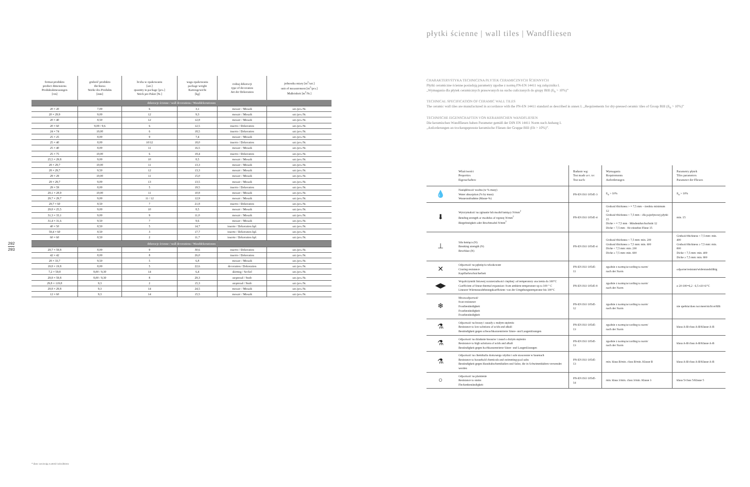292
293
| format produktu product dimensions Produktabmessungen [cm] | grubość produktu thickness Stärke des Produkts [mm] | liczba w opakowaniu [szt.] quantity in package [pcs.] Stück pro Paket [St.] | waga opakowania package weight Kartongewicht [kg] | rodzaj dekoracji type of decoration Art der Dekoration | jednostka miary [m<sup>2</sup>/szt.] unit of measurement [m<sup>2</sup>/pcs.] Maßeinheit [m<sup>2</sup>/St.] |
| --- | --- | --- | --- | --- | --- |
| dekoracje ścienne / wall decorations / Wanddekorationen | | | | | |
| 20 × 20 | 7,00 | 6 | 3,1 | mosaic / Mosaik | szt./pcs./St. |
| 20 × 29,9 | 9,00 | 12 | 9,3 | mosaic / Mosaik | szt./pcs./St. |
| 20 × 40 | 8,50 | 12 | 12,8 | mosaic / Mosaik | szt./pcs./St. |
| 20 × 60 | 9,00 / 9,6 | 6 | 12,5 | inserto / Dekoration | szt./pcs./St. |
| 24 × 74 | 10,00 | 6 | 18,5 | inserto / Dekoration | szt./pcs./St. |
| 25 × 25 | 8,00 | 9 | 7,4 | mosaic / Mosaik | szt./pcs./St. |
| 25 × 40 | 8,00 | 10/12 | 18,0 | inserto / Dekoration | szt./pcs./St. |
| 25 × 40 | 8,00 | 11 | 16,5 | mosaic / Mosaik | szt./pcs./St. |
| 25 × 75 | 10,00 | 6 | 19,4 | inserto / Dekoration | szt./pcs./St. |
| 25,5 × 29,8 | 9,00 | 10 | 8,5 | mosaic / Mosaik | szt./pcs./St. |
| 28 × 29,7 | 10,00 | 11 | 13,3 | mosaic / Mosaik | szt./pcs./St. |
| 28 × 29,7 | 9,50 | 12 | 13,3 | mosaic / Mosaik | szt./pcs./St. |
| 29 × 29 | 10,00 | 11 | 15,0 | mosaic / Mosaik | szt./pcs./St. |
| 29 × 29,7 | 9,00 | 13 | 13,5 | mosaic / Mosaik | szt./pcs./St. |
| 29 × 59 | 8,00 | 5 | 19,5 | inserto / Dekoration | szt./pcs./St. |
| 29,1 × 28,9 | 10,00 | 11 | 10,8 | mosaic / Mosaik | szt./pcs./St. |
| 29,7 × 29,7 | 9,00 | 11 / 12 | 12,9 | mosaic / Mosaik | szt./pcs./St. |
| 29,7 × 60 | 8,50 | 7 | 21,8 | inserto / Dekoration | szt./pcs./St. |
| 29,8 × 25,5 | 9,00 | 10 | 8,5 | mosaic / Mosaik | szt./pcs./St. |
| 31,3 × 33,1 | 9,00 | 9 | 11,0 | mosaic / Mosaik | szt./pcs./St. |
| 31,4 × 31,6 | 9,50 | 7 | 9,6 | mosaic / Mosaik | szt./pcs./St. |
| 40 × 50 | 8,50 | 5 | 14,7 | inserto / Dekoration kpl. | szt./pcs./St. |
| 59,4 × 60 | 8,50 | 3 | 17,7 | inserto / Dekoration kpl. | szt./pcs./St. |
| 60 × 60 | 8,50 | 2 | 11,7 | inserto / Dekoration kpl. | szt./pcs./St. |
| dekoracje ścienne / wall decorations / Wanddekorationen | | | | | |
| 29,7 × 59,8 | 8,00 | 9 | 30,6 | inserto / Dekoration | szt./pcs./St. |
| 42 × 42 | 8,00 | 8 | 26,0 | inserto / Dekoration | szt./pcs./St. |
| 28 × 33,7 | 9,50 | 5 | 6,8 | mosaic / Mosaik | szt./pcs./St. |
| 19,8 × 19,8 | 8,00 | 5 | 22,6 | decoration / Dekoration | szt./pcs./St. |
| 7,2 × 59,8 | 8,00 / 9,30 | 14 | 6,4 | skirting / Sockel | szt./pcs./St. |
| 29,8 × 59,8 | 8,00 / 9,30 | 8 | 29,3 | steptread / Stufe | szt./pcs./St. |
| 29,8 × 119,8 | 9,3 | 2 | 15,3 | steptread / Stufe | szt./pcs./St. |
| 29,8 × 29,8 | 9,3 | 14 | 24,5 | mosaic / Mosaik | szt./pcs./St. |
| 12 × 60 | 9,3 | 14 | 15,5 | mosaic / Mosaik | szt./pcs./St. |
płytki ścienne | wall tiles | Wandfliesen
CHARAKTERYSTYKA TECHNICZNA PŁYTEK CERAMICZNYCH ŚCIENNYCH
Płytki ceramiczne ścienne posiadają parametry zgodne z normą PN-EN 14411 wg załącznika L
„Wymagania dla płytek ceramicznych prasowanych na sucho zaliczanych do grupy BIII (E<sub>b</sub> > 10%)”
TECHNICAL SPECIFICATION OF CERAMIC WALL TILES
The ceramic wall tiles are manufactured in accordance with the PN-EN 14411 standard as described in annex L „Requirements for dry-pressed ceramic tiles of Group BIII (E<sub>b</sub> > 10%)”
TECHNISCHE EIGENSCHAFTEN VON KERAMISCHEN WANDFLIESEN
Die keramischen Wandfliesen haben Parameter gemäß der DIN EN 14411 Norm nach Anhang L
„Anforderungen an trockengepresste keramische Fliesen der Gruppe BIII (Eb > 10%)”.
| | Właściwości Properties Eigenschaften: | Badanie wg: Test made acc. to: Test nach: | Wymagania Requirements Anforderungen | Parametry płytek Tiles parameters Parameter der Fliesen |
| --- | --- | --- | --- | --- |
| 💧 | Nasiąkliwość wodna (w % masy) Water absorption (% by mass) Wasseraufnahme (Masse-%) | PN-EN ISO 10545-3 | E<sub>b</sub> > 10% | E<sub>b</sub> > 10% |
| ⬇ | Wytrzymałość na zginanie lub moduł łamiący N/mm<sup>2</sup> Bending strength or modulus of rupturę N/mm<sup>2</sup> Biegefestigkeit oder Bruchmodul N/mm<sup>2</sup> | PN-EN ISO 10545-4 | Grubość/thickness > = 7,5 mm – średnio minimum 12 Grubość/thickness < 7,5 mm – dla pojedynczej płytki 15 Dicke > = 7,5 mm - Mindestdurchschnitt 12 Dicke < 7,5 mm - für einzelne Fliese 15 | min. 15 |
| ⊥ | Siła łamiąca (N) Breaking strength (N) Bruchlast (N) | PN-EN ISO 10545-4 | Grubość/thickness < 7,5 mm: min. 200 Grubość/thickness ≥ 7,5 mm: min. 600 Dicke < 7,5 mm: min. 200 Dicke ≥ 7,5 mm: min. 600 | Grubość/thickness < 7,5 mm: min. 400 Grubość/thickness ≥ 7,5 mm: min. 800 Dicke < 7,5 mm: min. 400 Dicke ≥ 7,5 mm: min. 800 |
| ✕ | Odporność na pęknięcia włoskowate Crazing resistance Kapillarbruchsicherheit | PN-EN ISO 10545-11 | zgodnie z normą/according to norm/ nach der Norm | odporne/resistant/widerstandsfähig |
| ◀▶ | Współczynnik liniowej rozszerzalności cieplnej: od temperatury otoczenia do 100°C Coefficient of linear thermal expansion: from ambient temperature up to 100 ° C Linearer Wärmeausdehnungskoeffizient: von der Umgebungstemperatur bis 100°C | PN-EN ISO 10545-8 | zgodnie z normą/according to norm/ nach der Norm | α 20-100=6,2 - 6,5 x10-6/°C |
| ❄ | Mrozoodporność frost resistance Frostbeständigkeit Frostbeständigkeit Frostbeständigkeit | PN-EN ISO 10545-12 | zgodnie z normą/according to norm/ nach der Norm | nie spełnia/does not meet/nicht erfüllt |
| ⚗ | Odporność na kwasy i zasady o małym stężeniu Resistance to low solutions of acids and alkali Beständigkeit gegen schwachkonzentrierte Säure- und Laugenlösungen | PN-EN ISO 10545-13 | zgodnie z normą/according to norm/ nach der Norm | klasa A-B/class A-B/Klasse A-B |
| ⚗ | Odporność na działanie kwasów i zasad o dużym stężeniu Resistance to high solutions of acids and alkali Beständigkeit gegen hochkonzentrierte Säure- und Laugenlösungen | PN-EN ISO 10545-13 | zgodnie z normą/according to norm/ nach der Norm | klasa A-B/class A-B/Klasse A-B |
| ⚗ | Odporność na chemikalia domowego użytku i sole stosowane w basenach Resistance to household chemicals and swimming-pool salts Beständigkeit gegen Haushaltschemikalien und Salze, die in Schwimmbädern verwendet werden | PN-EN ISO 10545-13 | min. klasa B/min. class B/min. Klasse B | klasa A-B/class A-B/Klasse A-B |
| ○ | Odporność na plamienie Resistance to stains Fleckenbeständigkeit | PN-EN ISO 10545-14 | min. klasa 3/min. class 3/min. Klasse 3 | klasa 5/class 5/Klasse 5 |
* dane zawierają wartości uśrednione